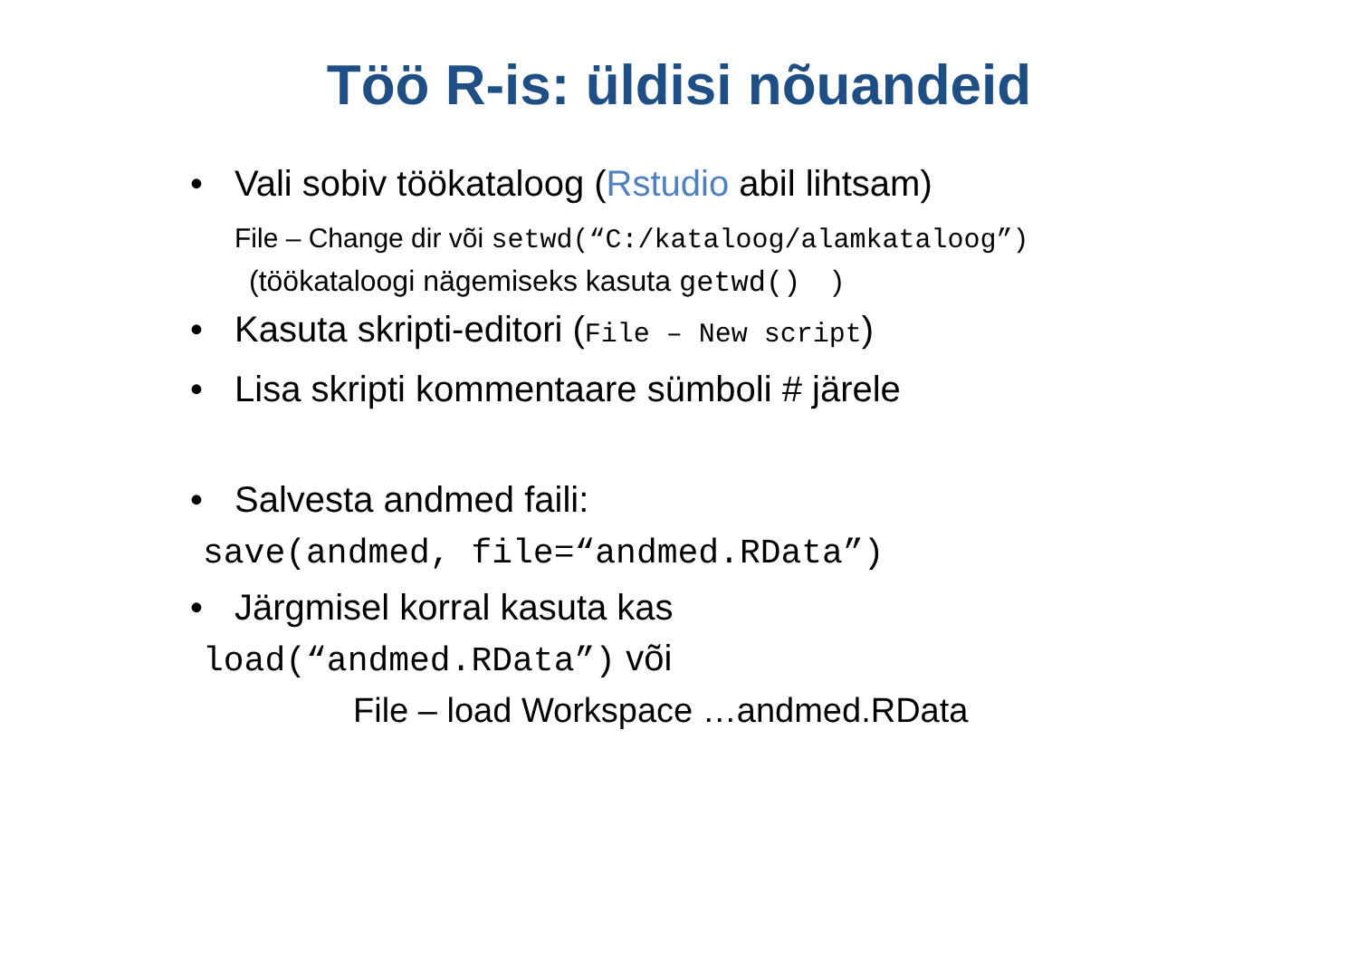Töö R-is: üldisi nõuandeid
• Vali sobiv töökataloog (Rstudio abil lihtsam)
File – Change dir või setwd(“C:/kataloog/alamkataloog”)
(töökataloogi nägemiseks kasuta getwd() )
• Kasuta skripti-editori (File – New script)
• Lisa skripti kommentaare sümboli # järele
• Salvesta andmed faili:
save(andmed, file=“andmed.RData”)
• Järgmisel korral kasuta kas
load(“andmed.RData”) või
File – load Workspace …andmed.RData